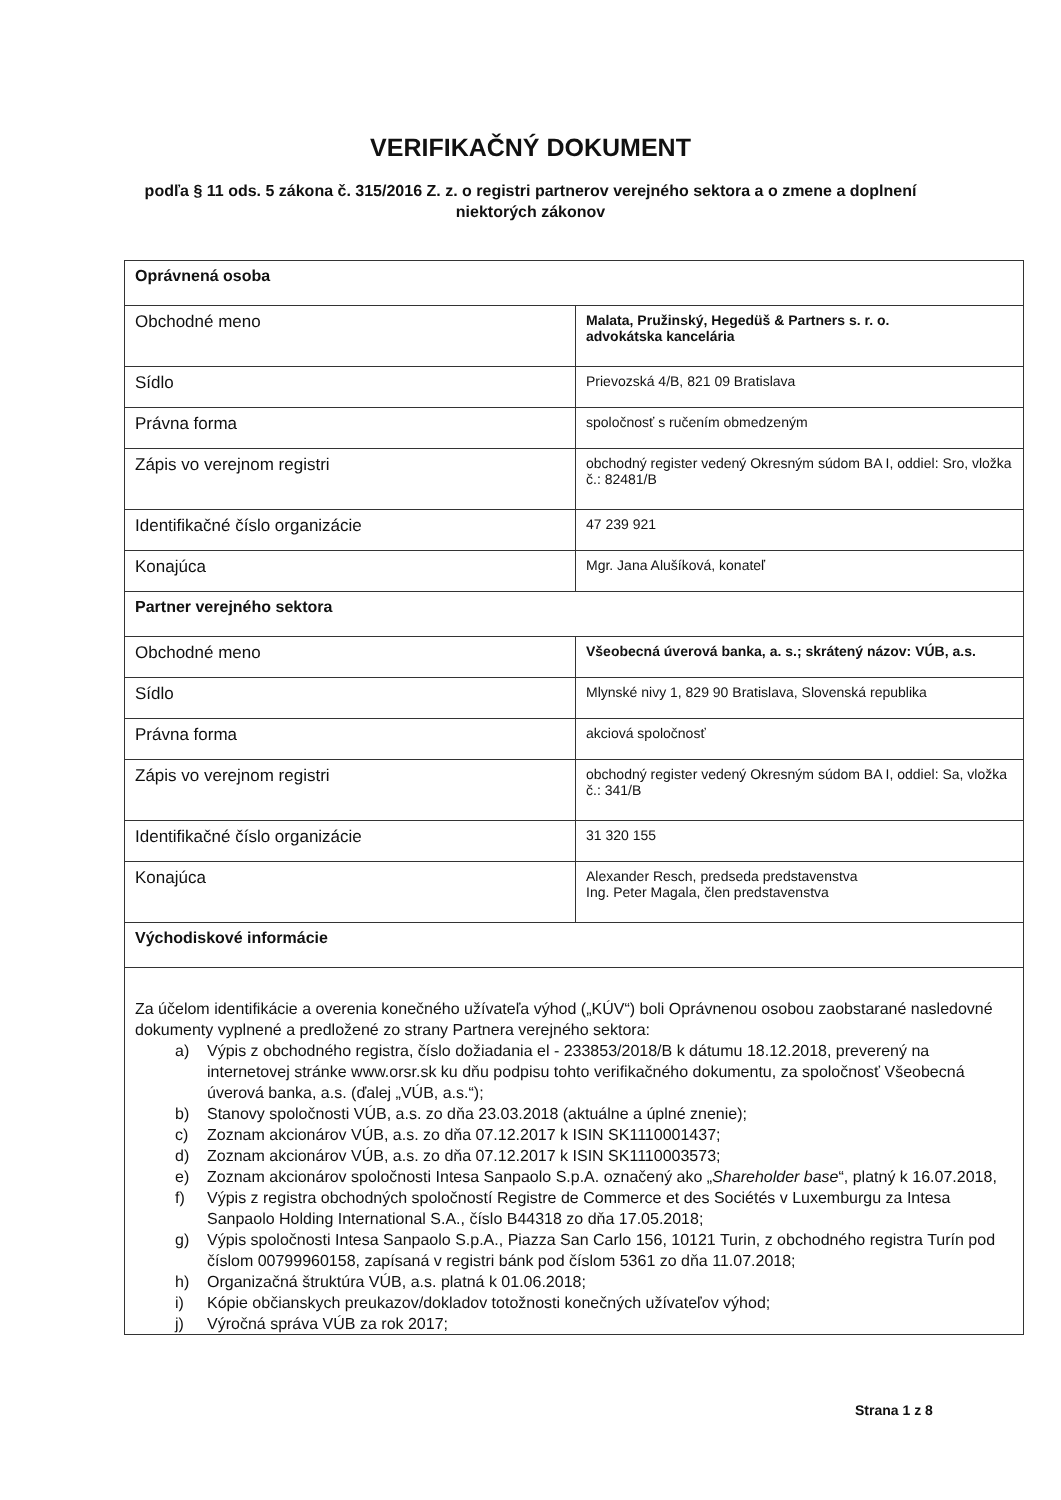VERIFIKAČNÝ DOKUMENT
podľa § 11 ods. 5 zákona č. 315/2016 Z. z. o registri partnerov verejného sektora a o zmene a doplnení niektorých zákonov
| Oprávnená osoba | |
| Obchodné meno | Malata, Pružinský, Hegedüš & Partners s. r. o. advokátska kancelária |
| Sídlo | Prievozská 4/B, 821 09 Bratislava |
| Právna forma | spoločnosť s ručením obmedzeným |
| Zápis vo verejnom registri | obchodný register vedený Okresným súdom BA I, oddiel: Sro, vložka č.: 82481/B |
| Identifikačné číslo organizácie | 47 239 921 |
| Konajúca | Mgr. Jana Alušíková, konateľ |
| Partner verejného sektora | |
| Obchodné meno | Všeobecná úverová banka, a. s.; skrátený názov: VÚB, a.s. |
| Sídlo | Mlynské nivy 1, 829 90 Bratislava, Slovenská republika |
| Právna forma | akciová spoločnosť |
| Zápis vo verejnom registri | obchodný register vedený Okresným súdom BA I, oddiel: Sa, vložka č.: 341/B |
| Identifikačné číslo organizácie | 31 320 155 |
| Konajúca | Alexander Resch, predseda predstavenstva Ing. Peter Magala, člen predstavenstva |
| Východiskové informácie | |
| Za účelom identifikácie a overenia konečného užívateľa výhod („KÚV“) boli Oprávnenou osobou zaobstarané nasledovné dokumenty vyplnené a predložené zo strany Partnera verejného sektora: a) Výpis z obchodného registra, číslo dožiadania el - 233853/2018/B k dátumu 18.12.2018, preverený na internetovej stránke www.orsr.sk ku dňu podpisu tohto verifikačného dokumentu, za spoločnosť Všeobecná úverová banka, a.s. (ďalej „VÚB, a.s.“); b) Stanovy spoločnosti VÚB, a.s. zo dňa 23.03.2018 (aktuálne a úplné znenie); c) Zoznam akcionárov VÚB, a.s. zo dňa 07.12.2017 k ISIN SK1110001437; d) Zoznam akcionárov VÚB, a.s. zo dňa 07.12.2017 k ISIN SK1110003573; e) Zoznam akcionárov spoločnosti Intesa Sanpaolo S.p.A. označený ako „ Shareholder base “, platný k 16.07.2018, f) Výpis z registra obchodných spoločností Registre de Commerce et des Sociétés v Luxemburgu za Intesa Sanpaolo Holding International S.A., číslo B44318 zo dňa 17.05.2018; g) Výpis spoločnosti Intesa Sanpaolo S.p.A., Piazza San Carlo 156, 10121 Turin, z obchodného registra Turín pod číslom 00799960158, zapísaná v registri bánk pod číslom 5361 zo dňa 11.07.2018; h) Organizačná štruktúra VÚB, a.s. platná k 01.06.2018; i) Kópie občianskych preukazov/dokladov totožnosti konečných užívateľov výhod; j) Výročná správa VÚB za rok 2017; | |
Strana 1 z 8